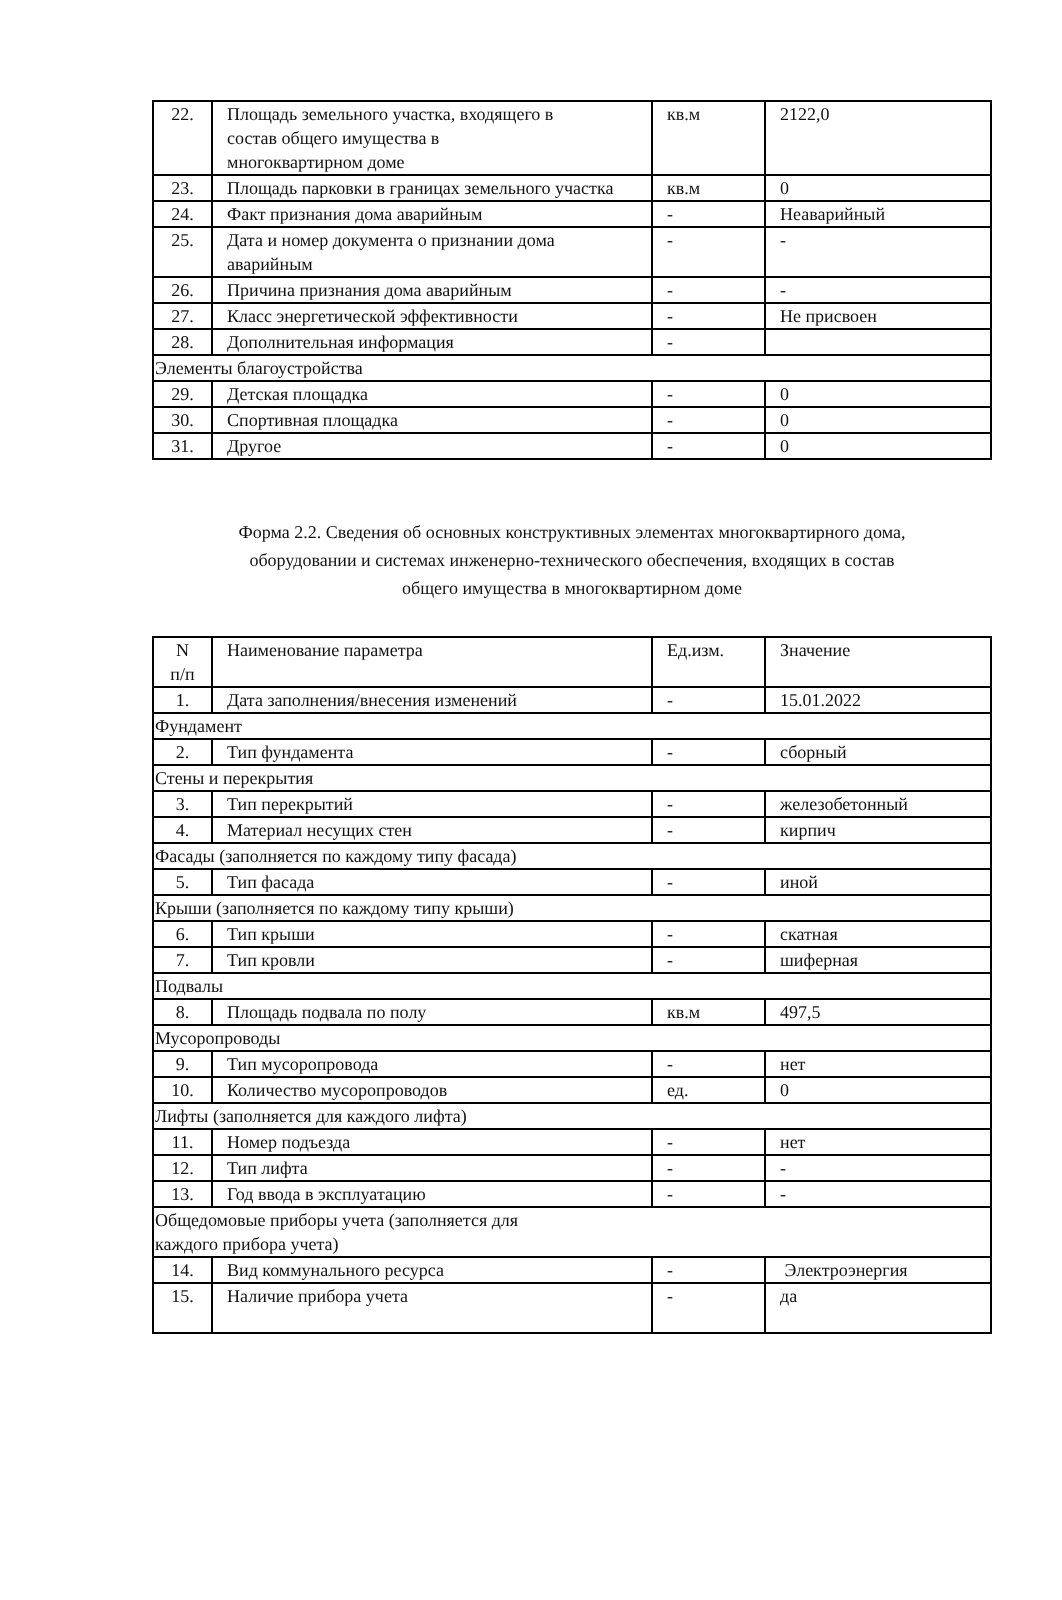| 22. | Площадь земельного участка, входящего в состав общего имущества в многоквартирном доме | кв.м | 2122,0 |
| 23. | Площадь парковки в границах земельного участка | кв.м | 0 |
| 24. | Факт признания дома аварийным | - | Неаварийный |
| 25. | Дата и номер документа о признании дома аварийным | - | - |
| 26. | Причина признания дома аварийным | - | - |
| 27. | Класс энергетической эффективности | - | Не присвоен |
| 28. | Дополнительная информация | - | |
| Элементы благоустройства | | | |
| 29. | Детская площадка | - | 0 |
| 30. | Спортивная площадка | - | 0 |
| 31. | Другое | - | 0 |
Форма 2.2. Сведения об основных конструктивных элементах многоквартирного дома,
оборудовании и системах инженерно-технического обеспечения, входящих в состав
общего имущества в многоквартирном доме
| N п/п | Наименование параметра | Ед.изм. | Значение |
| 1. | Дата заполнения/внесения изменений | - | 15.01.2022 |
| Фундамент | | | |
| 2. | Тип фундамента | - | сборный |
| Стены и перекрытия | | | |
| 3. | Тип перекрытий | - | железобетонный |
| 4. | Материал несущих стен | - | кирпич |
| Фасады (заполняется по каждому типу фасада) | | | |
| 5. | Тип фасада | - | иной |
| Крыши (заполняется по каждому типу крыши) | | | |
| 6. | Тип крыши | - | скатная |
| 7. | Тип кровли | - | шиферная |
| Подвалы | | | |
| 8. | Площадь подвала по полу | кв.м | 497,5 |
| Мусоропроводы | | | |
| 9. | Тип мусоропровода | - | нет |
| 10. | Количество мусоропроводов | ед. | 0 |
| Лифты (заполняется для каждого лифта) | | | |
| 11. | Номер подъезда | - | нет |
| 12. | Тип лифта | - | - |
| 13. | Год ввода в эксплуатацию | - | - |
| Общедомовые приборы учета (заполняется для каждого прибора учета) | | | |
| 14. | Вид коммунального ресурса | - | Электроэнергия |
| 15. | Наличие прибора учета | - | да |